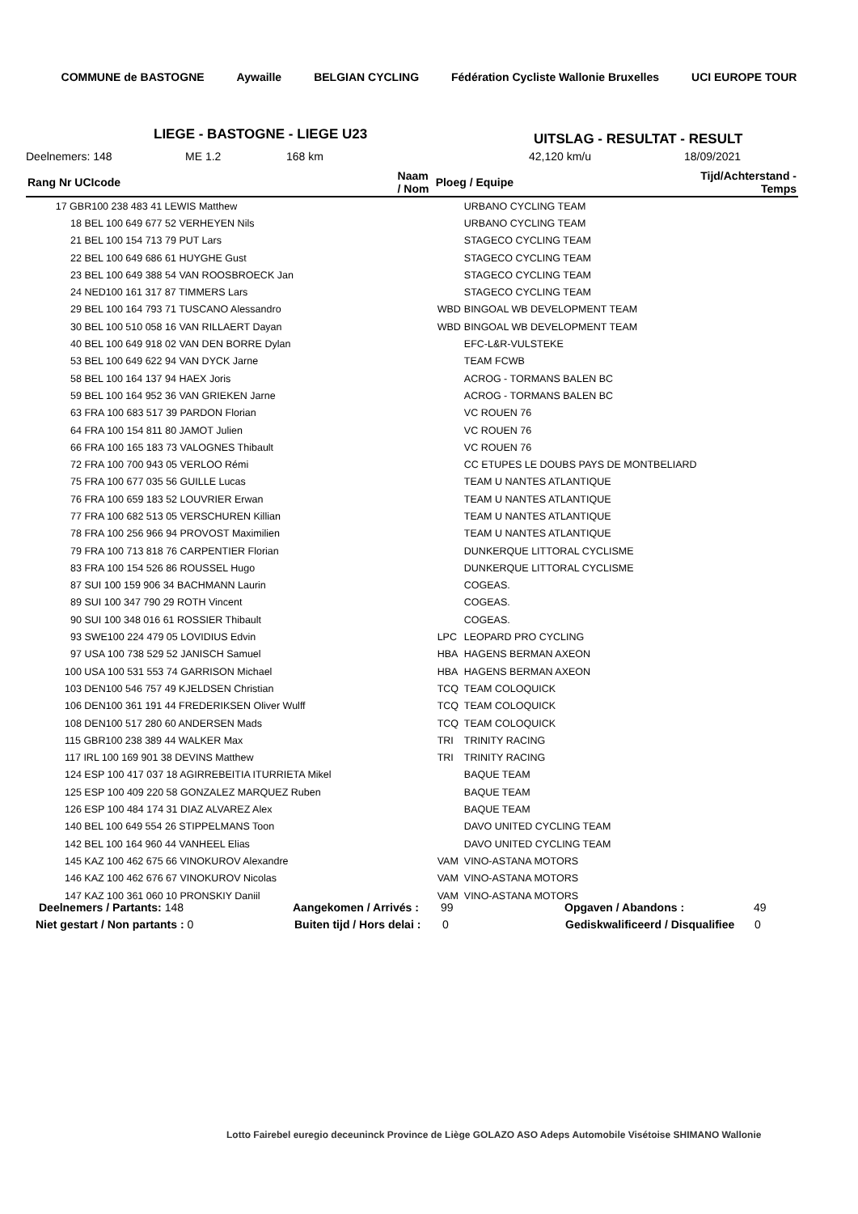COMMUNE de BASTOGNE Aywaille BELGIAN CYCLING Fédération Cycliste Wallonie Bruxelles UCI EUROPE TOUR
LIEGE - BASTOGNE - LIEGE U23 UITSLAG - RESULTAT - RESULT
Deelnemers: 148 ME 1.2 168 km 42,120 km/u 18/09/2021
| Rang Nr UCIcode | Naam / Nom | Ploeg / Equipe | | Tijd/Achterstand - Temps |
| --- | --- | --- | --- | --- |
| 17 GBR100 238 483 41 LEWIS Matthew | | | URBANO CYCLING TEAM | |
| 18 BEL 100 649 677 52 VERHEYEN Nils | | | URBANO CYCLING TEAM | |
| 21 BEL 100 154 713 79 PUT Lars | | | STAGECO CYCLING TEAM | |
| 22 BEL 100 649 686 61 HUYGHE Gust | | | STAGECO CYCLING TEAM | |
| 23 BEL 100 649 388 54 VAN ROOSBROECK Jan | | | STAGECO CYCLING TEAM | |
| 24 NED100 161 317 87 TIMMERS Lars | | | STAGECO CYCLING TEAM | |
| 29 BEL 100 164 793 71 TUSCANO Alessandro | | WBD | BINGOAL WB DEVELOPMENT TEAM | |
| 30 BEL 100 510 058 16 VAN RILLAERT Dayan | | WBD | BINGOAL WB DEVELOPMENT TEAM | |
| 40 BEL 100 649 918 02 VAN DEN BORRE Dylan | | | EFC-L&R-VULSTEKE | |
| 53 BEL 100 649 622 94 VAN DYCK Jarne | | | TEAM FCWB | |
| 58 BEL 100 164 137 94 HAEX Joris | | | ACROG - TORMANS BALEN BC | |
| 59 BEL 100 164 952 36 VAN GRIEKEN Jarne | | | ACROG - TORMANS BALEN BC | |
| 63 FRA 100 683 517 39 PARDON Florian | | | VC ROUEN 76 | |
| 64 FRA 100 154 811 80 JAMOT Julien | | | VC ROUEN 76 | |
| 66 FRA 100 165 183 73 VALOGNES Thibault | | | VC ROUEN 76 | |
| 72 FRA 100 700 943 05 VERLOO Rémi | | | CC ETUPES LE DOUBS PAYS DE MONTBELIARD | |
| 75 FRA 100 677 035 56 GUILLE Lucas | | | TEAM U NANTES ATLANTIQUE | |
| 76 FRA 100 659 183 52 LOUVRIER Erwan | | | TEAM U NANTES ATLANTIQUE | |
| 77 FRA 100 682 513 05 VERSCHUREN Killian | | | TEAM U NANTES ATLANTIQUE | |
| 78 FRA 100 256 966 94 PROVOST Maximilien | | | TEAM U NANTES ATLANTIQUE | |
| 79 FRA 100 713 818 76 CARPENTIER Florian | | | DUNKERQUE LITTORAL CYCLISME | |
| 83 FRA 100 154 526 86 ROUSSEL Hugo | | | DUNKERQUE LITTORAL CYCLISME | |
| 87 SUI 100 159 906 34 BACHMANN Laurin | | | COGEAS. | |
| 89 SUI 100 347 790 29 ROTH Vincent | | | COGEAS. | |
| 90 SUI 100 348 016 61 ROSSIER Thibault | | | COGEAS. | |
| 93 SWE100 224 479 05 LOVIDIUS Edvin | | LPC | LEOPARD PRO CYCLING | |
| 97 USA 100 738 529 52 JANISCH Samuel | | HBA | HAGENS BERMAN AXEON | |
| 100 USA 100 531 553 74 GARRISON Michael | | HBA | HAGENS BERMAN AXEON | |
| 103 DEN100 546 757 49 KJELDSEN Christian | | TCQ | TEAM COLOQUICK | |
| 106 DEN100 361 191 44 FREDERIKSEN Oliver Wulff | | TCQ | TEAM COLOQUICK | |
| 108 DEN100 517 280 60 ANDERSEN Mads | | TCQ | TEAM COLOQUICK | |
| 115 GBR100 238 389 44 WALKER Max | | TRI | TRINITY RACING | |
| 117 IRL 100 169 901 38 DEVINS Matthew | | TRI | TRINITY RACING | |
| 124 ESP 100 417 037 18 AGIRREBEITIA ITURRIETA Mikel | | | BAQUE TEAM | |
| 125 ESP 100 409 220 58 GONZALEZ MARQUEZ Ruben | | | BAQUE TEAM | |
| 126 ESP 100 484 174 31 DIAZ ALVAREZ Alex | | | BAQUE TEAM | |
| 140 BEL 100 649 554 26 STIPPELMANS Toon | | | DAVO UNITED CYCLING TEAM | |
| 142 BEL 100 164 960 44 VANHEEL Elias | | | DAVO UNITED CYCLING TEAM | |
| 145 KAZ 100 462 675 66 VINOKUROV Alexandre | | VAM | VINO-ASTANA MOTORS | |
| 146 KAZ 100 462 676 67 VINOKUROV Nicolas | | VAM | VINO-ASTANA MOTORS | |
| 147 KAZ 100 361 060 10 PRONSKIY Daniil | | VAM | VINO-ASTANA MOTORS | |
Deelnemers / Partants: 148 Aangekomen / Arrivés : 99 Opgaven / Abandons : 49
Niet gestart / Non partants : 0 Buiten tijd / Hors delai : 0 Gediskwalificeerd / Disqualifiee 0
Lotto Fairebel euregio deceuninck Province de Liège GOLAZO ASO Adeps Automobile Visétoise SHIMANO Wallonie